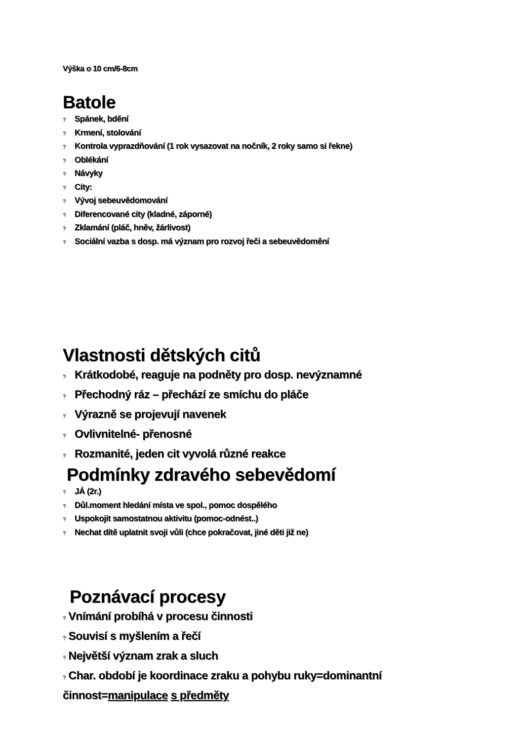Výška o 10 cm/6-8cm
Batole
? Spánek, bdění
? Krmení, stolování
? Kontrola vyprazdňování (1 rok vysazovat na nočník, 2 roky samo si řekne)
? Oblékání
? Návyky
? City:
? Vývoj sebeuvědomování
? Diferencované city (kladné, záporné)
? Zklamání (pláč, hněv, žárlivost)
? Sociální vazba s dosp. má význam pro rozvoj řeči a sebeuvědomění
Vlastnosti dětských citů
? Krátkodobé, reaguje na podněty pro dosp. nevýznamné
? Přechodný ráz – přechází ze smíchu do pláče
? Výrazně se projevují navenek
? Ovlivnitelné- přenosné
? Rozmanité, jeden cit vyvolá různé reakce
Podmínky zdravého sebevědomí
? JÁ (2r.)
? Důl.moment hledání místa ve spol., pomoc dospělého
? Uspokojit samostatnou aktivitu (pomoc-odnést..)
? Nechat dítě uplatnit svoji vůli (chce pokračovat, jiné děti již ne)
Poznávací procesy
? Vnímání probíhá v procesu činnosti
? Souvisí s myšlením a řečí
? Největší význam zrak a sluch
? Char. období je koordinace zraku a pohybu ruky=dominantní činnost=manipulace s předměty